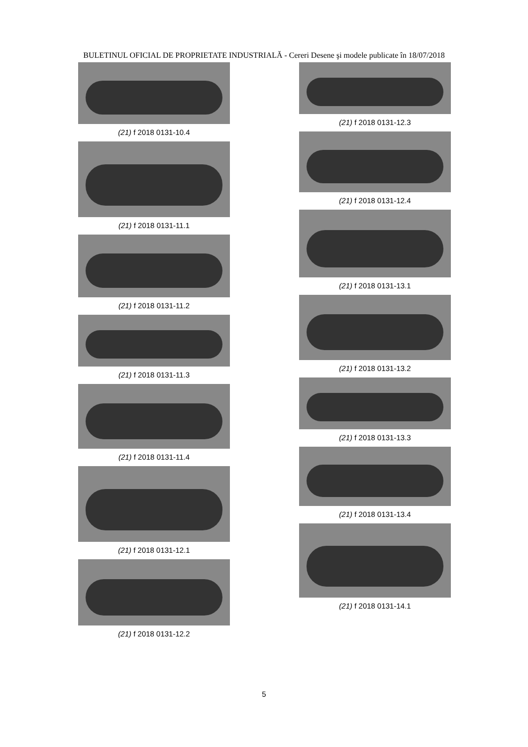BULETINUL OFICIAL DE PROPRIETATE INDUSTRIALĂ - Cereri Desene şi modele publicate în 18/07/2018
(21) f 2018 0131-10.4
(21) f 2018 0131-11.1
(21) f 2018 0131-11.2
(21) f 2018 0131-11.3
(21) f 2018 0131-11.4
(21) f 2018 0131-12.1
(21) f 2018 0131-12.2
(21) f 2018 0131-12.3
(21) f 2018 0131-12.4
(21) f 2018 0131-13.1
(21) f 2018 0131-13.2
(21) f 2018 0131-13.3
(21) f 2018 0131-13.4
(21) f 2018 0131-14.1
5